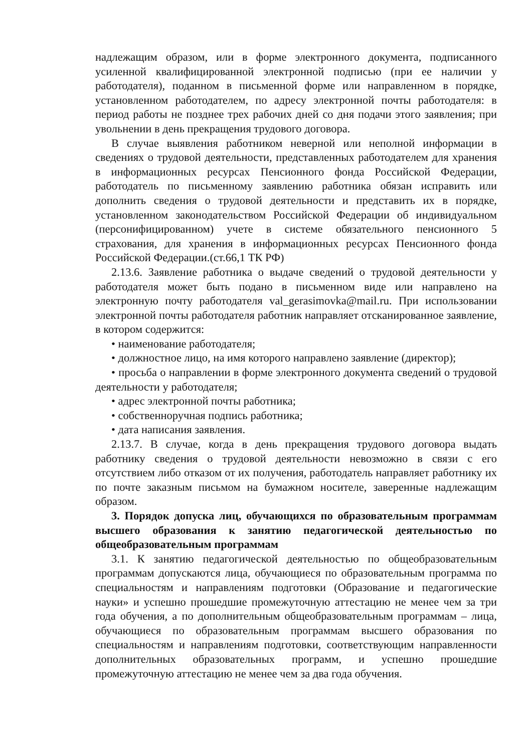надлежащим образом, или в форме электронного документа, подписанного усиленной квалифицированной электронной подписью (при ее наличии у работодателя), поданном в письменной форме или направленном в порядке, установленном работодателем, по адресу электронной почты работодателя: в период работы не позднее трех рабочих дней со дня подачи этого заявления; при увольнении в день прекращения трудового договора.
В случае выявления работником неверной или неполной информации в сведениях о трудовой деятельности, представленных работодателем для хранения в информационных ресурсах Пенсионного фонда Российской Федерации, работодатель по письменному заявлению работника обязан исправить или дополнить сведения о трудовой деятельности и представить их в порядке, установленном законодательством Российской Федерации об индивидуальном (персонифицированном) учете в системе обязательного пенсионного 5 страхования, для хранения в информационных ресурсах Пенсионного фонда Российской Федерации.(ст.66,1 ТК РФ)
2.13.6. Заявление работника о выдаче сведений о трудовой деятельности у работодателя может быть подано в письменном виде или направлено на электронную почту работодателя val_gerasimovka@mail.ru. При использовании электронной почты работодателя работник направляет отсканированное заявление, в котором содержится:
• наименование работодателя;
• должностное лицо, на имя которого направлено заявление (директор);
• просьба о направлении в форме электронного документа сведений о трудовой деятельности у работодателя;
• адрес электронной почты работника;
• собственноручная подпись работника;
• дата написания заявления.
2.13.7. В случае, когда в день прекращения трудового договора выдать работнику сведения о трудовой деятельности невозможно в связи с его отсутствием либо отказом от их получения, работодатель направляет работнику их по почте заказным письмом на бумажном носителе, заверенные надлежащим образом.
3. Порядок допуска лиц, обучающихся по образовательным программам высшего образования к занятию педагогической деятельностью по общеобразовательным программам
3.1. К занятию педагогической деятельностью по общеобразовательным программам допускаются лица, обучающиеся по образовательным программа по специальностям и направлениям подготовки (Образование и педагогические науки» и успешно прошедшие промежуточную аттестацию не менее чем за три года обучения, а по дополнительным общеобразовательным программам – лица, обучающиеся по образовательным программам высшего образования по специальностям и направлениям подготовки, соответствующим направленности дополнительных образовательных программ, и успешно прошедшие промежуточную аттестацию не менее чем за два года обучения.